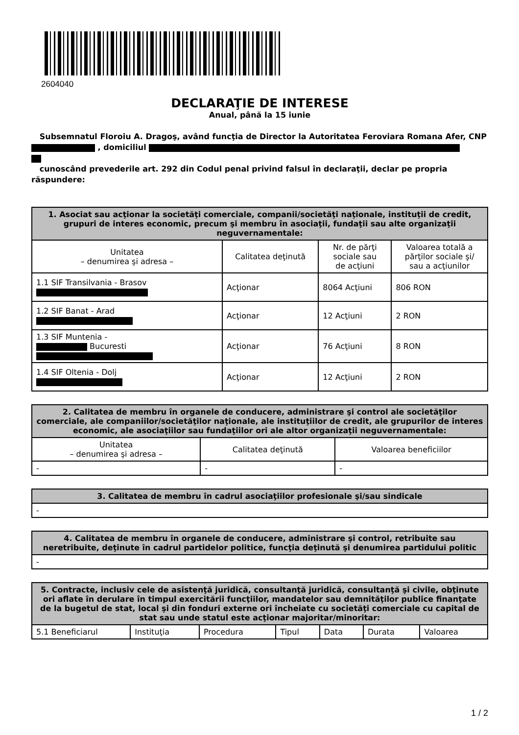2604040
DECLARAŢIE DE INTERESE
Anual, până la 15 iunie
Subsemnatul Floroiu A. Dragoş, având funcţia de Director la Autoritatea Feroviara Romana Afer, CNP , domiciliul
cunoscând prevederile art. 292 din Codul penal privind falsul în declaraţii, declar pe propria răspundere:
| 1. Asociat sau acţionar la societăţi comerciale, companii/societăţi naţionale, instituţii de credit, grupuri de interes economic, precum şi membru în asociaţii, fundaţii sau alte organizaţii neguvernamentale: | | | |
| --- | --- | --- | --- |
| Unitatea – denumirea şi adresa – | Calitatea deţinută | Nr. de părţi sociale sau de acţiuni | Valoarea totală a părţilor sociale şi/ sau a acţiunilor |
| 1.1 SIF Transilvania - Brasov | Acţionar | 8064 Acţiuni | 806 RON |
| 1.2 SIF Banat - Arad | Acţionar | 12 Acţiuni | 2 RON |
| 1.3 SIF Muntenia - Bucuresti | Acţionar | 76 Acţiuni | 8 RON |
| 1.4 SIF Oltenia - Dolj | Acţionar | 12 Acţiuni | 2 RON |
| 2. Calitatea de membru în organele de conducere, administrare şi control ale societăţilor comerciale, ale companiilor/societăţilor naţionale, ale instituţiilor de credit, ale grupurilor de interes economic, ale asociaţiilor sau fundaţiilor ori ale altor organizaţii neguvernamentale: | | |
| --- | --- | --- |
| Unitatea – denumirea şi adresa – | Calitatea deţinută | Valoarea beneficiilor |
| - | - | - |
| 3. Calitatea de membru în cadrul asociaţiilor profesionale şi/sau sindicale |
| --- |
| - |
| 4. Calitatea de membru în organele de conducere, administrare şi control, retribuite sau neretribuite, deţinute în cadrul partidelor politice, funcţia deţinută şi denumirea partidului politic |
| --- |
| - |
| 5. Contracte, inclusiv cele de asistenţă juridică, consultanţă juridică, consultanţă şi civile, obţinute ori aflate în derulare în timpul exercitării funcţiilor, mandatelor sau demnităţilor publice finanţate de la bugetul de stat, local şi din fonduri externe ori încheiate cu societăţi comerciale cu capital de stat sau unde statul este acţionar majoritar/minoritar: | | | | | | |
| --- | --- | --- | --- | --- | --- | --- |
| 5.1 Beneficiarul | Instituţia | Procedura | Tipul | Data | Durata | Valoarea |
1 / 2